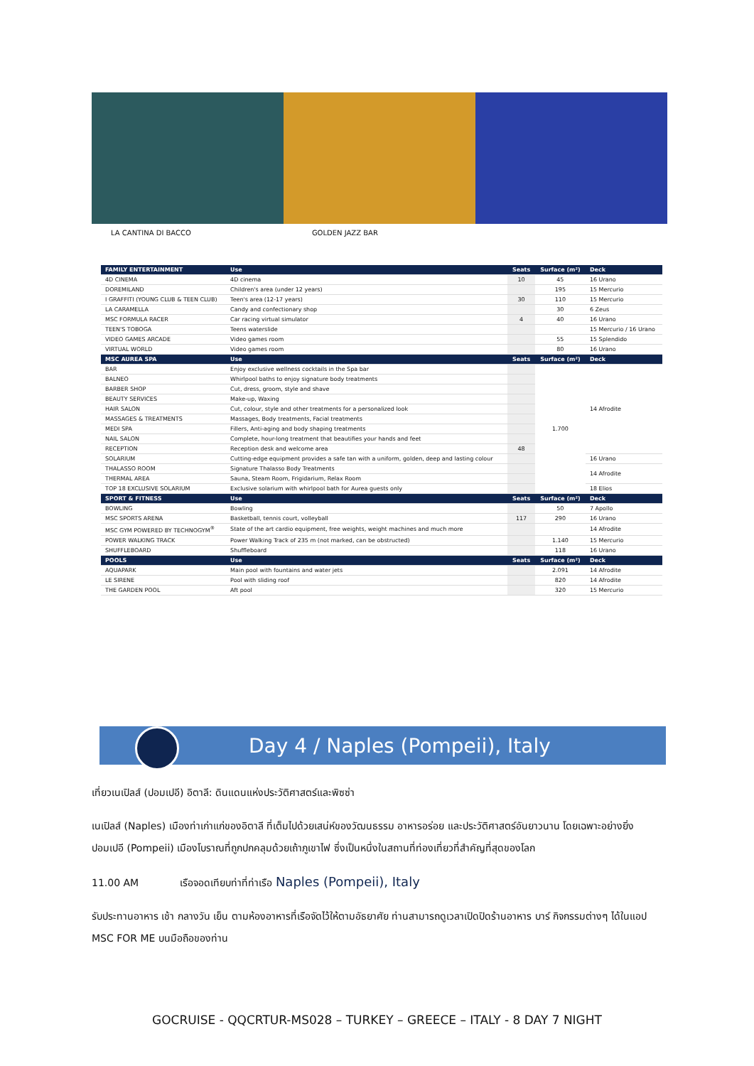LA CANTINA DI BACCO GOLDEN JAZZ BAR
| FAMILY ENTERTAINMENT | Use | Seats | Surface (m²) | Deck |
| --- | --- | --- | --- | --- |
| 4D CINEMA | 4D cinema | 10 | 45 | 16 Urano |
| DOREMILAND | Children's area (under 12 years) | | 195 | 15 Mercurio |
| I GRAFFITI (YOUNG CLUB & TEEN CLUB) | Teen's area (12-17 years) | 30 | 110 | 15 Mercurio |
| LA CARAMELLA | Candy and confectionary shop | | 30 | 6 Zeus |
| MSC FORMULA RACER | Car racing virtual simulator | 4 | 40 | 16 Urano |
| TEEN'S TOBOGA | Teens waterslide | | | 15 Mercurio / 16 Urano |
| VIDEO GAMES ARCADE | Video games room | | 55 | 15 Splendido |
| VIRTUAL WORLD | Video games room | | 80 | 16 Urano |
| MSC AUREA SPA | Use | Seats | Surface (m²) | Deck |
| BAR | Enjoy exclusive wellness cocktails in the Spa bar | | 1.700 | 14 Afrodite |
| BALNEO | Whirlpool baths to enjoy signature body treatments | | | |
| BARBER SHOP | Cut, dress, groom, style and shave | | | |
| BEAUTY SERVICES | Make-up, Waxing | | | |
| HAIR SALON | Cut, colour, style and other treatments for a personalized look | | | |
| MASSAGES & TREATMENTS | Massages, Body treatments, Facial treatments | | | |
| MEDI SPA | Fillers, Anti-aging and body shaping treatments | | | |
| NAIL SALON | Complete, hour-long treatment that beautifies your hands and feet | | | |
| RECEPTION | Reception desk and welcome area | 48 | | |
| SOLARIUM | Cutting-edge equipment provides a safe tan with a uniform, golden, deep and lasting colour | | | 16 Urano |
| THALASSO ROOM | Signature Thalasso Body Treatments | | | 14 Afrodite |
| THERMAL AREA | Sauna, Steam Room, Frigidarium, Relax Room | | | |
| TOP 18 EXCLUSIVE SOLARIUM | Exclusive solarium with whirlpool bath for Aurea guests only | | | 18 Elios |
| SPORT & FITNESS | Use | Seats | Surface (m²) | Deck |
| BOWLING | Bowling | | 50 | 7 Apollo |
| MSC SPORTS ARENA | Basketball, tennis court, volleyball | 117 | 290 | 16 Urano |
| MSC GYM POWERED BY TECHNOGYM<sup>®</sup> | State of the art cardio equipment, free weights, weight machines and much more | | | 14 Afrodite |
| POWER WALKING TRACK | Power Walking Track of 235 m (not marked, can be obstructed) | | 1.140 | 15 Mercurio |
| SHUFFLEBOARD | Shuffleboard | | 118 | 16 Urano |
| POOLS | Use | Seats | Surface (m²) | Deck |
| AQUAPARK | Main pool with fountains and water jets | | 2.091 | 14 Afrodite |
| LE SIRENE | Pool with sliding roof | | 820 | 14 Afrodite |
| THE GARDEN POOL | Aft pool | | 320 | 15 Mercurio |
Day 4 / Naples (Pompeii), Italy
เที่ยวเนเปิลส์ (ปอมเปอี) อิตาลี: ดินแดนแห่งประวัติศาสตร์และพิซซ่า
เนเปิลส์ (Naples) เมืองท่าเก่าแก่ของอิตาลี ที่เต็มไปด้วยเสน่ห์ของวัฒนธรรม อาหารอร่อย และประวัติศาสตร์อันยาวนาน โดยเฉพาะอย่างยิ่ง ปอมเปอี (Pompeii) เมืองโบราณที่ถูกปกคลุมด้วยเถ้าภูเขาไฟ ซึ่งเป็นหนึ่งในสถานที่ท่องเที่ยวที่สำคัญที่สุดของโลก
11.00 AM เรือจอดเทียบท่าที่ท่าเรือ Naples (Pompeii), Italy
รับประทานอาหาร เช้า กลางวัน เย็น ตามห้องอาหารที่เรือจัดไว้ให้ตามอัธยาศัย ท่านสามารถดูเวลาเปิดปิดร้านอาหาร บาร์ กิจกรรมต่างๆ ได้ในแอป MSC FOR ME บนมือถือของท่าน
GOCRUISE - QQCRTUR-MS028 – TURKEY – GREECE – ITALY - 8 DAY 7 NIGHT